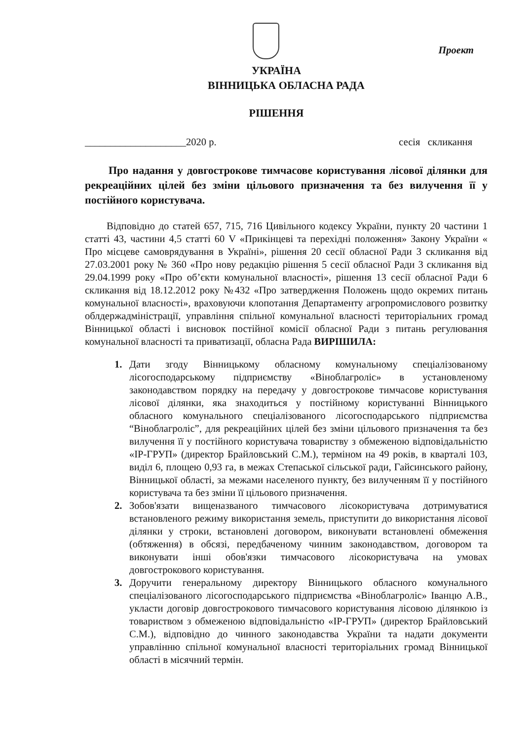Проект
УКРАЇНА
ВІННИЦЬКА ОБЛАСНА РАДА
РІШЕННЯ
____________________2020 р. сесія скликання
Про надання у довгострокове тимчасове користування лісової ділянки для рекреаційних цілей без зміни цільового призначення та без вилучення її у постійного користувача.
Відповідно до статей 657, 715, 716 Цивільного кодексу України, пункту 20 частини 1 статті 43, частини 4,5 статті 60 V «Прикінцеві та перехідні положення» Закону України « Про місцеве самоврядування в Україні», рішення 20 сесії обласної Ради 3 скликання від 27.03.2001 року № 360 «Про нову редакцію рішення 5 сесії обласної Ради 3 скликання від 29.04.1999 року «Про об’єкти комунальної власності», рішення 13 сесії обласної Ради 6 скликання від 18.12.2012 року №432 «Про затвердження Положень щодо окремих питань комунальної власності», враховуючи клопотання Департаменту агропромислового розвитку облдержадміністрації, управління спільної комунальної власності територіальних громад Вінницької області і висновок постійної комісії обласної Ради з питань регулювання комунальної власності та приватизації, обласна Рада ВИРІШИЛА:
1. Дати згоду Вінницькому обласному комунальному спеціалізованому лісогосподарському підприємству «Віноблагроліс» в установленому законодавством порядку на передачу у довгострокове тимчасове користування лісової ділянки, яка знаходиться у постійному користуванні Вінницького обласного комунального спеціалізованого лісогосподарського підприємства “Віноблагроліс”, для рекреаційних цілей без зміни цільового призначення та без вилучення її у постійного користувача товариству з обмеженою відповідальністю «ІР-ГРУП» (директор Брайловський С.М.), терміном на 49 років, в кварталі 103, виділ 6, площею 0,93 га, в межах Степаської сільської ради, Гайсинського району, Вінницької області, за межами населеного пункту, без вилученням її у постійного користувача та без зміни її цільового призначення.
2. Зобов'язати вищеназваного тимчасового лісокористувача дотримуватися встановленого режиму використання земель, приступити до використання лісової ділянки у строки, встановлені договором, виконувати встановлені обмеження (обтяження) в обсязі, передбаченому чинним законодавством, договором та виконувати інші обов'язки тимчасового лісокористувача на умовах довгострокового користування.
3. Доручити генеральному директору Вінницького обласного комунального спеціалізованого лісогосподарського підприємства «Віноблагроліс» Іванцю А.В., укласти договір довгострокового тимчасового користування лісовою ділянкою із товариством з обмеженою відповідальністю «ІР-ГРУП» (директор Брайловський С.М.), відповідно до чинного законодавства України та надати документи управлінню спільної комунальної власності територіальних громад Вінницької області в місячний термін.